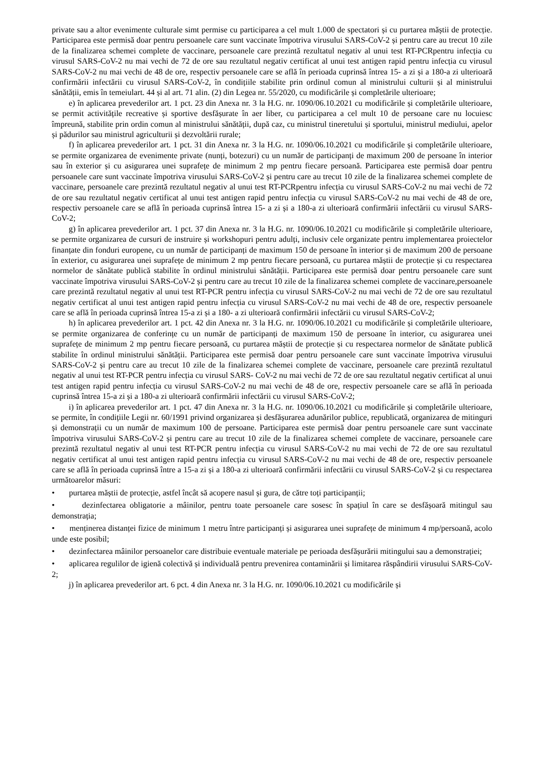private sau a altor evenimente culturale simt permise cu participarea a cel mult 1.000 de spectatori și cu purtarea măștii de protecție. Participarea este permisă doar pentru persoanele care sunt vaccinate împotriva virusului SARS-CoV-2 și pentru care au trecut 10 zile de la finalizarea schemei complete de vaccinare, persoanele care prezintă rezultatul negativ al unui test RT-PCRpentru infecția cu virusul SARS-CoV-2 nu mai vechi de 72 de ore sau rezultatul negativ certificat al unui test antigen rapid pentru infecția cu virusul SARS-CoV-2 nu mai vechi de 48 de ore, respectiv persoanele care se află în perioada cuprinsă întrea 15- a zi și a 180-a zi ulterioară confirmării infectării cu virusul SARS-CoV-2, în condițiile stabilite prin ordinul comun al ministrului culturii și al ministrului sănătății, emis în temeiulart. 44 și al art. 71 alin. (2) din Legea nr. 55/2020, cu modificările și completările ulterioare;
e) în aplicarea prevederilor art. 1 pct. 23 din Anexa nr. 3 la H.G. nr. 1090/06.10.2021 cu modificările și completările ulterioare, se permit activitățile recreative și sportive desfășurate în aer liber, cu participarea a cel mult 10 de persoane care nu locuiesc împreună, stabilite prin ordin comun al ministrului sănătății, după caz, cu ministrul tineretului și sportului, ministrul mediului, apelor și pădurilor sau ministrul agriculturii și dezvoltării rurale;
f) în aplicarea prevederilor art. 1 pct. 31 din Anexa nr. 3 la H.G. nr. 1090/06.10.2021 cu modificările și completările ulterioare, se permite organizarea de evenimente private (nunți, botezuri) cu un număr de participanți de maximum 200 de persoane în interior sau în exterior și cu asigurarea unei suprafețe de minimum 2 mp pentru fiecare persoană. Participarea este permisă doar pentru persoanele care sunt vaccinate împotriva virusului SARS-CoV-2 și pentru care au trecut 10 zile de la finalizarea schemei complete de vaccinare, persoanele care prezintă rezultatul negativ al unui test RT-PCRpentru infecția cu virusul SARS-CoV-2 nu mai vechi de 72 de ore sau rezultatul negativ certificat al unui test antigen rapid pentru infecția cu virusul SARS-CoV-2 nu mai vechi de 48 de ore, respectiv persoanele care se află în perioada cuprinsă întrea 15- a zi și a 180-a zi ulterioară confirmării infectării cu virusul SARS-CoV-2;
g) în aplicarea prevederilor art. 1 pct. 37 din Anexa nr. 3 la H.G. nr. 1090/06.10.2021 cu modificările și completările ulterioare, se permite organizarea de cursuri de instruire și workshopuri pentru adulți, inclusiv cele organizate pentru implementarea proiectelor finanțate din fonduri europene, cu un număr de participanți de maximum 150 de persoane în interior și de maximum 200 de persoane în exterior, cu asigurarea unei suprafețe de minimum 2 mp pentru fiecare persoană, cu purtarea măștii de protecție și cu respectarea normelor de sănătate publică stabilite în ordinul ministrului sănătății. Participarea este permisă doar pentru persoanele care sunt vaccinate împotriva virusului SARS-CoV-2 și pentru care au trecut 10 zile de la finalizarea schemei complete de vaccinare,persoanele care prezintă rezultatul negativ al unui test RT-PCR pentru infecția cu virusul SARS-CoV-2 nu mai vechi de 72 de ore sau rezultatul negativ certificat al unui test antigen rapid pentru infecția cu virusul SARS-CoV-2 nu mai vechi de 48 de ore, respectiv persoanele care se află în perioada cuprinsă întrea 15-a zi și a 180- a zi ulterioară confirmării infectării cu virusul SARS-CoV-2;
h) în aplicarea prevederilor art. 1 pct. 42 din Anexa nr. 3 la H.G. nr. 1090/06.10.2021 cu modificările și completările ulterioare, se permite organizarea de conferințe cu un număr de participanți de maximum 150 de persoane în interior, cu asigurarea unei suprafețe de minimum 2 mp pentru fiecare persoană, cu purtarea măștii de protecție și cu respectarea normelor de sănătate publică stabilite în ordinul ministrului sănătății. Participarea este permisă doar pentru persoanele care sunt vaccinate împotriva virusului SARS-CoV-2 și pentru care au trecut 10 zile de la finalizarea schemei complete de vaccinare, persoanele care prezintă rezultatul negativ al unui test RT-PCR pentru infecția cu virusul SARS- CoV-2 nu mai vechi de 72 de ore sau rezultatul negativ certificat al unui test antigen rapid pentru infecția cu virusul SARS-CoV-2 nu mai vechi de 48 de ore, respectiv persoanele care se află în perioada cuprinsă întrea 15-a zi și a 180-a zi ulterioară confirmării infectării cu virusul SARS-CoV-2;
i) în aplicarea prevederilor art. 1 pct. 47 din Anexa nr. 3 la H.G. nr. 1090/06.10.2021 cu modificările și completările ulterioare, se permite, în condițiile Legii nr. 60/1991 privind organizarea și desfășurarea adunărilor publice, republicată, organizarea de mitinguri și demonstrații cu un număr de maximum 100 de persoane. Participarea este permisă doar pentru persoanele care sunt vaccinate împotriva virusului SARS-CoV-2 și pentru care au trecut 10 zile de la finalizarea schemei complete de vaccinare, persoanele care prezintă rezultatul negativ al unui test RT-PCR pentru infecția cu virusul SARS-CoV-2 nu mai vechi de 72 de ore sau rezultatul negativ certificat al unui test antigen rapid pentru infecția cu virusul SARS-CoV-2 nu mai vechi de 48 de ore, respectiv persoanele care se află în perioada cuprinsă între a 15-a zi și a 180-a zi ulterioară confirmării infectării cu virusul SARS-CoV-2 și cu respectarea următoarelor măsuri:
• purtarea măștii de protecție, astfel încât să acopere nasul și gura, de către toți participanții;
• dezinfectarea obligatorie a mâinilor, pentru toate persoanele care sosesc în spațiul în care se desfășoară mitingul sau demonstrația;
• menținerea distanței fizice de minimum 1 metru între participanți și asigurarea unei suprafețe de minimum 4 mp/persoană, acolo unde este posibil;
• dezinfectarea mâinilor persoanelor care distribuie eventuale materiale pe perioada desfășurării mitingului sau a demonstrației;
• aplicarea regulilor de igienă colectivă și individuală pentru prevenirea contaminării și limitarea răspândirii virusului SARS-CoV-2;
j) în aplicarea prevederilor art. 6 pct. 4 din Anexa nr. 3 la H.G. nr. 1090/06.10.2021 cu modificările și